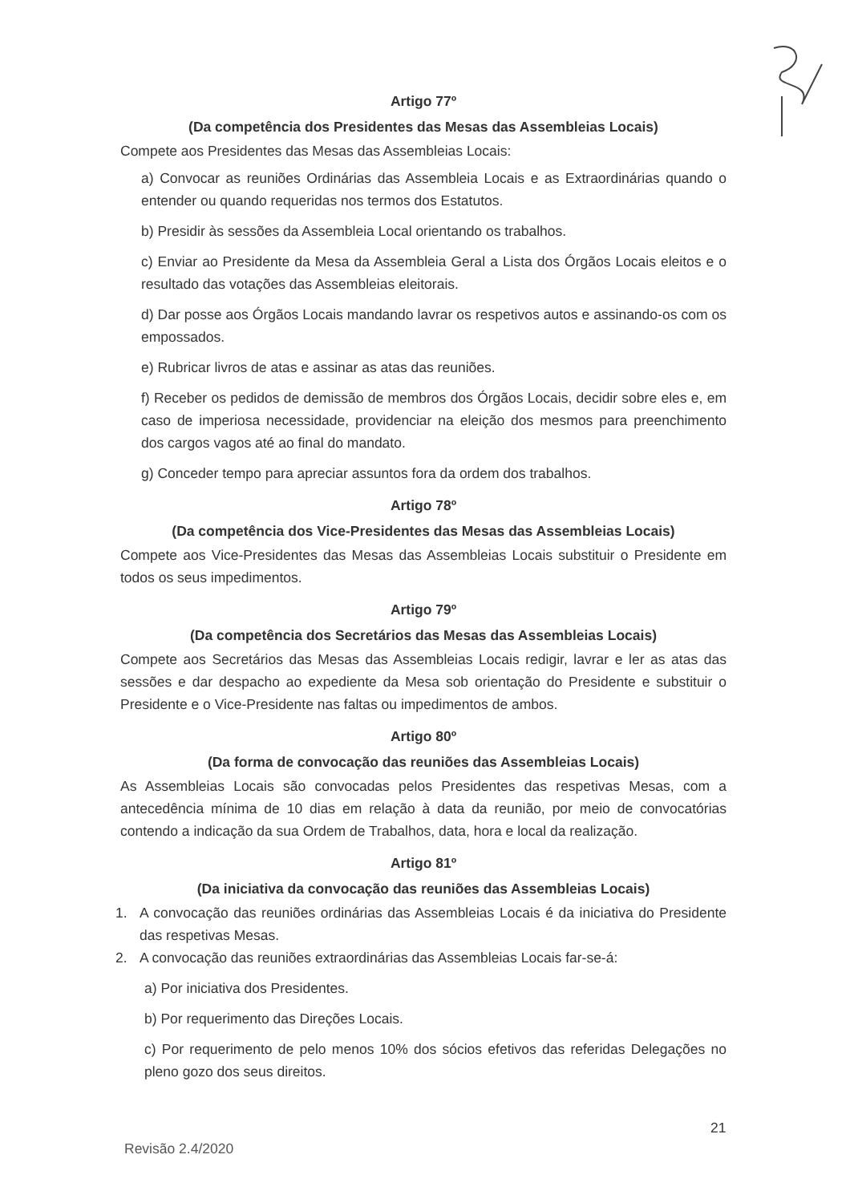Artigo 77º
(Da competência dos Presidentes das Mesas das Assembleias Locais)
Compete aos Presidentes das Mesas das Assembleias Locais:
a) Convocar as reuniões Ordinárias das Assembleia Locais e as Extraordinárias quando o entender ou quando requeridas nos termos dos Estatutos.
b) Presidir às sessões da Assembleia Local orientando os trabalhos.
c) Enviar ao Presidente da Mesa da Assembleia Geral a Lista dos Órgãos Locais eleitos e o resultado das votações das Assembleias eleitorais.
d) Dar posse aos Órgãos Locais mandando lavrar os respetivos autos e assinando-os com os empossados.
e) Rubricar livros de atas e assinar as atas das reuniões.
f) Receber os pedidos de demissão de membros dos Órgãos Locais, decidir sobre eles e, em caso de imperiosa necessidade, providenciar na eleição dos mesmos para preenchimento dos cargos vagos até ao final do mandato.
g) Conceder tempo para apreciar assuntos fora da ordem dos trabalhos.
Artigo 78º
(Da competência dos Vice-Presidentes das Mesas das Assembleias Locais)
Compete aos Vice-Presidentes das Mesas das Assembleias Locais substituir o Presidente em todos os seus impedimentos.
Artigo 79º
(Da competência dos Secretários das Mesas das Assembleias Locais)
Compete aos Secretários das Mesas das Assembleias Locais redigir, lavrar e ler as atas das sessões e dar despacho ao expediente da Mesa sob orientação do Presidente e substituir o Presidente e o Vice-Presidente nas faltas ou impedimentos de ambos.
Artigo 80º
(Da forma de convocação das reuniões das Assembleias Locais)
As Assembleias Locais são convocadas pelos Presidentes das respetivas Mesas, com a antecedência mínima de 10 dias em relação à data da reunião, por meio de convocatórias contendo a indicação da sua Ordem de Trabalhos, data, hora e local da realização.
Artigo 81º
(Da iniciativa da convocação das reuniões das Assembleias Locais)
1. A convocação das reuniões ordinárias das Assembleias Locais é da iniciativa do Presidente das respetivas Mesas.
2. A convocação das reuniões extraordinárias das Assembleias Locais far-se-á:
a) Por iniciativa dos Presidentes.
b) Por requerimento das Direções Locais.
c) Por requerimento de pelo menos 10% dos sócios efetivos das referidas Delegações no pleno gozo dos seus direitos.
21
Revisão 2.4/2020